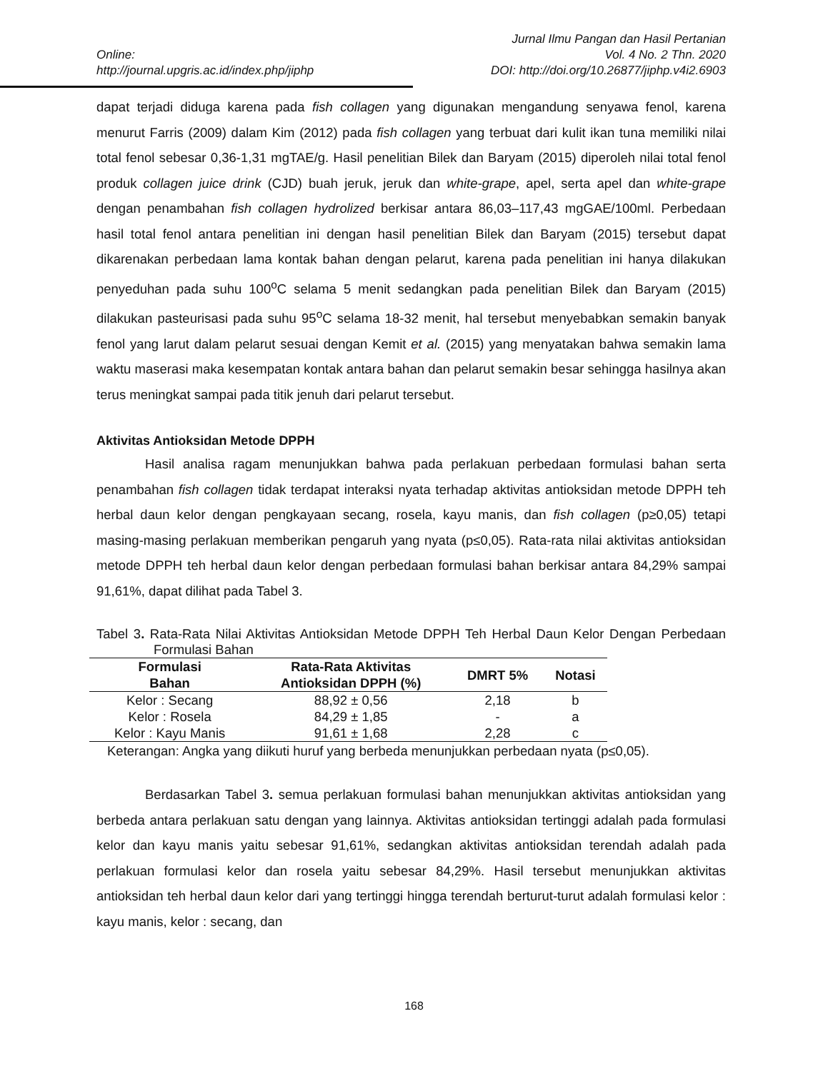Online:
http://journal.upgris.ac.id/index.php/jiphp
Jurnal Ilmu Pangan dan Hasil Pertanian
Vol. 4 No. 2 Thn. 2020
DOI: http://doi.org/10.26877/jiphp.v4i2.6903
dapat terjadi diduga karena pada fish collagen yang digunakan mengandung senyawa fenol, karena menurut Farris (2009) dalam Kim (2012) pada fish collagen yang terbuat dari kulit ikan tuna memiliki nilai total fenol sebesar 0,36-1,31 mgTAE/g. Hasil penelitian Bilek dan Baryam (2015) diperoleh nilai total fenol produk collagen juice drink (CJD) buah jeruk, jeruk dan white-grape, apel, serta apel dan white-grape dengan penambahan fish collagen hydrolized berkisar antara 86,03–117,43 mgGAE/100ml. Perbedaan hasil total fenol antara penelitian ini dengan hasil penelitian Bilek dan Baryam (2015) tersebut dapat dikarenakan perbedaan lama kontak bahan dengan pelarut, karena pada penelitian ini hanya dilakukan penyeduhan pada suhu 100<sup>o</sup>C selama 5 menit sedangkan pada penelitian Bilek dan Baryam (2015) dilakukan pasteurisasi pada suhu 95<sup>o</sup>C selama 18-32 menit, hal tersebut menyebabkan semakin banyak fenol yang larut dalam pelarut sesuai dengan Kemit et al. (2015) yang menyatakan bahwa semakin lama waktu maserasi maka kesempatan kontak antara bahan dan pelarut semakin besar sehingga hasilnya akan terus meningkat sampai pada titik jenuh dari pelarut tersebut.
Aktivitas Antioksidan Metode DPPH
Hasil analisa ragam menunjukkan bahwa pada perlakuan perbedaan formulasi bahan serta penambahan fish collagen tidak terdapat interaksi nyata terhadap aktivitas antioksidan metode DPPH teh herbal daun kelor dengan pengkayaan secang, rosela, kayu manis, dan fish collagen (p≥0,05) tetapi masing-masing perlakuan memberikan pengaruh yang nyata (p≤0,05). Rata-rata nilai aktivitas antioksidan metode DPPH teh herbal daun kelor dengan perbedaan formulasi bahan berkisar antara 84,29% sampai 91,61%, dapat dilihat pada Tabel 3.
Tabel 3. Rata-Rata Nilai Aktivitas Antioksidan Metode DPPH Teh Herbal Daun Kelor Dengan Perbedaan Formulasi Bahan
| Formulasi Bahan | Rata-Rata Aktivitas Antioksidan DPPH (%) | DMRT 5% | Notasi |
| --- | --- | --- | --- |
| Kelor : Secang | 88,92 ± 0,56 | 2,18 | b |
| Kelor : Rosela | 84,29 ± 1,85 | - | a |
| Kelor : Kayu Manis | 91,61 ± 1,68 | 2,28 | c |
Keterangan: Angka yang diikuti huruf yang berbeda menunjukkan perbedaan nyata (p≤0,05).
Berdasarkan Tabel 3. semua perlakuan formulasi bahan menunjukkan aktivitas antioksidan yang berbeda antara perlakuan satu dengan yang lainnya. Aktivitas antioksidan tertinggi adalah pada formulasi kelor dan kayu manis yaitu sebesar 91,61%, sedangkan aktivitas antioksidan terendah adalah pada perlakuan formulasi kelor dan rosela yaitu sebesar 84,29%. Hasil tersebut menunjukkan aktivitas antioksidan teh herbal daun kelor dari yang tertinggi hingga terendah berturut-turut adalah formulasi kelor : kayu manis, kelor : secang, dan
168